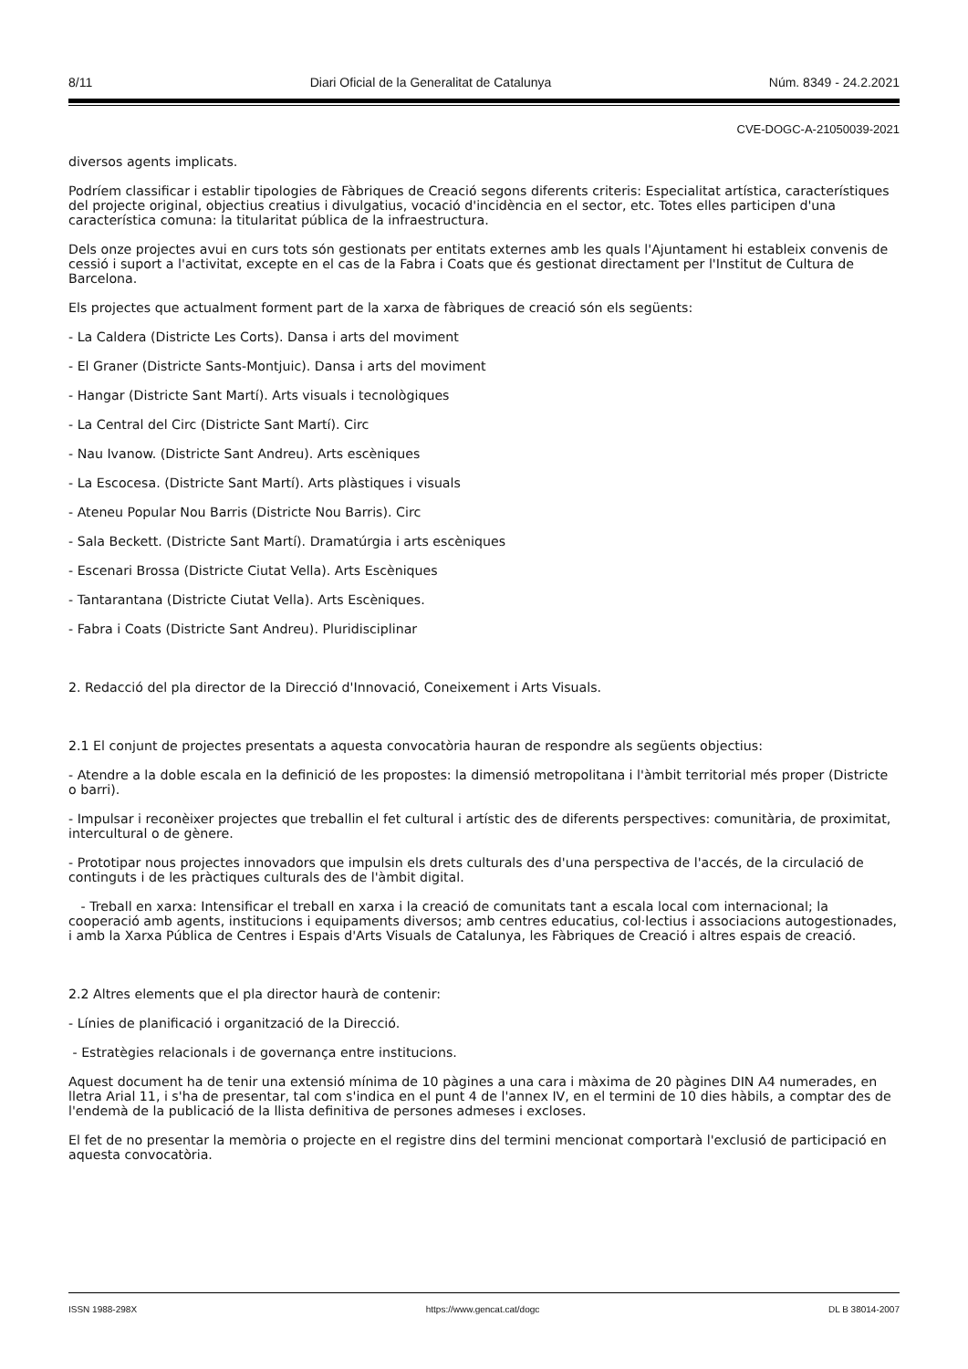8/11 Diari Oficial de la Generalitat de Catalunya Núm. 8349 - 24.2.2021
CVE-DOGC-A-21050039-2021
diversos agents implicats.
Podríem classificar i establir tipologies de Fàbriques de Creació segons diferents criteris: Especialitat artística, característiques del projecte original, objectius creatius i divulgatius, vocació d'incidència en el sector, etc. Totes elles participen d'una característica comuna: la titularitat pública de la infraestructura.
Dels onze projectes avui en curs tots són gestionats per entitats externes amb les quals l'Ajuntament hi estableix convenis de cessió i suport a l'activitat, excepte en el cas de la Fabra i Coats que és gestionat directament per l'Institut de Cultura de Barcelona.
Els projectes que actualment forment part de la xarxa de fàbriques de creació són els següents:
- La Caldera (Districte Les Corts). Dansa i arts del moviment
- El Graner (Districte Sants-Montjuic). Dansa i arts del moviment
- Hangar (Districte Sant Martí). Arts visuals i tecnològiques
- La Central del Circ (Districte Sant Martí). Circ
- Nau Ivanow. (Districte Sant Andreu). Arts escèniques
- La Escocesa. (Districte Sant Martí). Arts plàstiques i visuals
- Ateneu Popular Nou Barris (Districte Nou Barris). Circ
- Sala Beckett. (Districte Sant Martí). Dramatúrgia i arts escèniques
- Escenari Brossa (Districte Ciutat Vella). Arts Escèniques
- Tantarantana (Districte Ciutat Vella). Arts Escèniques.
- Fabra i Coats (Districte Sant Andreu). Pluridisciplinar
2. Redacció del pla director de la Direcció d'Innovació, Coneixement i Arts Visuals.
2.1 El conjunt de projectes presentats a aquesta convocatòria hauran de respondre als següents objectius:
- Atendre a la doble escala en la definició de les propostes: la dimensió metropolitana i l'àmbit territorial més proper (Districte o barri).
- Impulsar i reconèixer projectes que treballin el fet cultural i artístic des de diferents perspectives: comunitària, de proximitat, intercultural o de gènere.
- Prototipar nous projectes innovadors que impulsin els drets culturals des d'una perspectiva de l'accés, de la circulació de continguts i de les pràctiques culturals des de l'àmbit digital.
- Treball en xarxa: Intensificar el treball en xarxa i la creació de comunitats tant a escala local com internacional; la cooperació amb agents, institucions i equipaments diversos; amb centres educatius, col·lectius i associacions autogestionades, i amb la Xarxa Pública de Centres i Espais d'Arts Visuals de Catalunya, les Fàbriques de Creació i altres espais de creació.
2.2 Altres elements que el pla director haurà de contenir:
- Línies de planificació i organització de la Direcció.
- Estratègies relacionals i de governança entre institucions.
Aquest document ha de tenir una extensió mínima de 10 pàgines a una cara i màxima de 20 pàgines DIN A4 numerades, en lletra Arial 11, i s'ha de presentar, tal com s'indica en el punt 4 de l'annex IV, en el termini de 10 dies hàbils, a comptar des de l'endemà de la publicació de la llista definitiva de persones admeses i excloses.
El fet de no presentar la memòria o projecte en el registre dins del termini mencionat comportarà l'exclusió de participació en aquesta convocatòria.
ISSN 1988-298X https://www.gencat.cat/dogc DL B 38014-2007